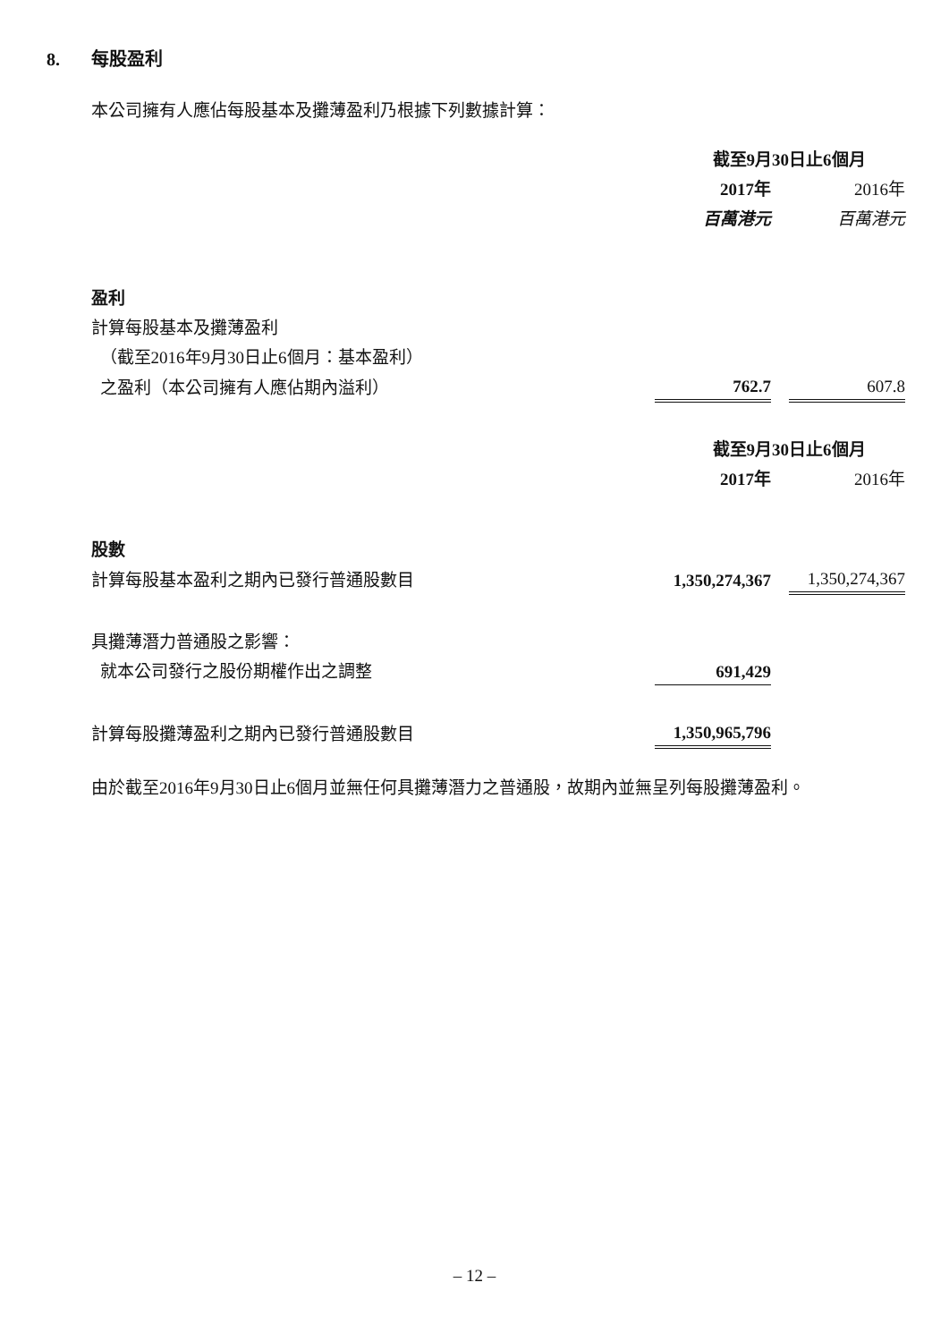8. 每股盈利
本公司擁有人應佔每股基本及攤薄盈利乃根據下列數據計算：
| | 截至9月30日止6個月 | | |
| | 2017年 | | 2016年 |
| | 百萬港元 | | 百萬港元 |
| 盈利 | | | |
| 計算每股基本及攤薄盈利 | | | |
| （截至2016年9月30日止6個月：基本盈利） | | | |
| 之盈利（本公司擁有人應佔期內溢利） | 762.7 | | 607.8 |
| | 截至9月30日止6個月 | | |
| | 2017年 | | 2016年 |
| 股數 | | | |
| 計算每股基本盈利之期內已發行普通股數目 | 1,350,274,367 | | 1,350,274,367 |
| 具攤薄潛力普通股之影響： | | | |
| 就本公司發行之股份期權作出之調整 | 691,429 | | |
| 計算每股攤薄盈利之期內已發行普通股數目 | 1,350,965,796 | | |
由於截至2016年9月30日止6個月並無任何具攤薄潛力之普通股，故期內並無呈列每股攤薄盈利。
– 12 –